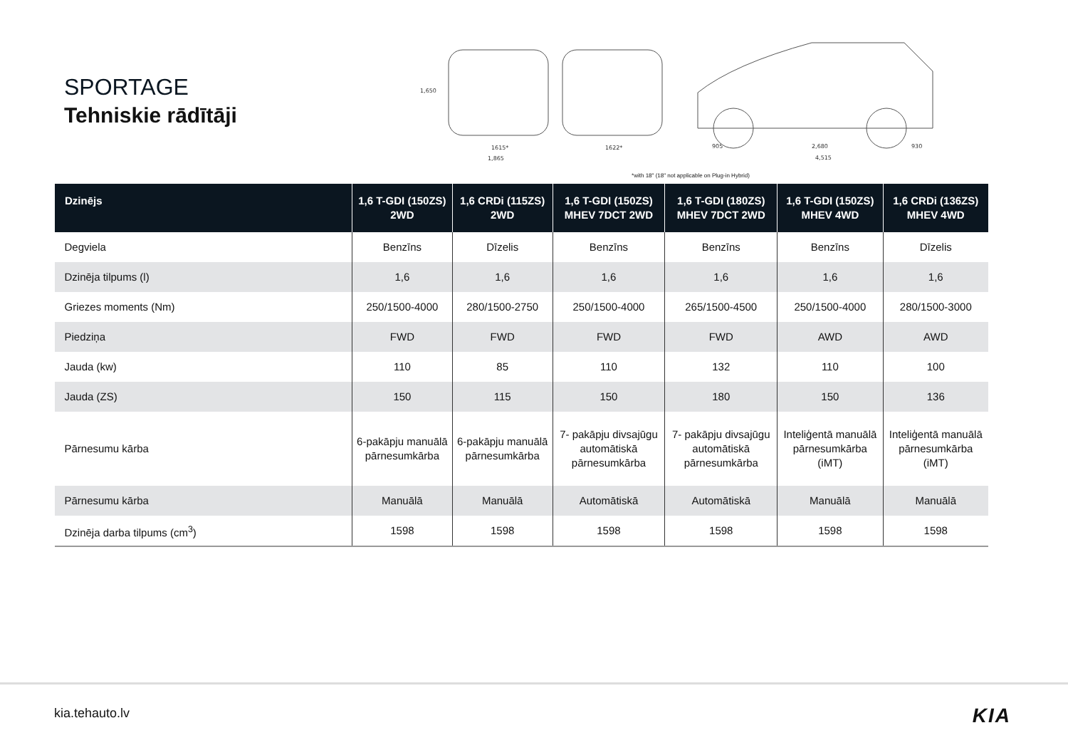SPORTAGE
Tehniskie rādītāji
1615*
1,865
1622*
905
2,680
930
4,515
1,650
*with 18" (18" not applicable on Plug-in Hybrid)
| Dzinējs | 1,6 T-GDI (150ZS) 2WD | 1,6 CRDi (115ZS) 2WD | 1,6 T-GDI (150ZS) MHEV 7DCT 2WD | 1,6 T-GDI (180ZS) MHEV 7DCT 2WD | 1,6 T-GDI (150ZS) MHEV 4WD | 1,6 CRDi (136ZS) MHEV 4WD |
| --- | --- | --- | --- | --- | --- | --- |
| Degviela | Benzīns | Dīzelis | Benzīns | Benzīns | Benzīns | Dīzelis |
| Dzinēja tilpums (l) | 1,6 | 1,6 | 1,6 | 1,6 | 1,6 | 1,6 |
| Griezes moments (Nm) | 250/1500-4000 | 280/1500-2750 | 250/1500-4000 | 265/1500-4500 | 250/1500-4000 | 280/1500-3000 |
| Piedziņa | FWD | FWD | FWD | FWD | AWD | AWD |
| Jauda (kw) | 110 | 85 | 110 | 132 | 110 | 100 |
| Jauda (ZS) | 150 | 115 | 150 | 180 | 150 | 136 |
| Pārnesumu kārba | 6-pakāpju manuālā pārnesumkārba | 6-pakāpju manuālā pārnesumkārba | 7- pakāpju divsajūgu automātiskā pārnesumkārba | 7- pakāpju divsajūgu automātiskā pārnesumkārba | Inteliģentā manuālā pārnesumkārba (iMT) | Inteliģentā manuālā pārnesumkārba (iMT) |
| Pārnesumu kārba | Manuālā | Manuālā | Automātiskā | Automātiskā | Manuālā | Manuālā |
| Dzinēja darba tilpums (cm<sup>3</sup>) | 1598 | 1598 | 1598 | 1598 | 1598 | 1598 |
kia.tehauto.lv KIA